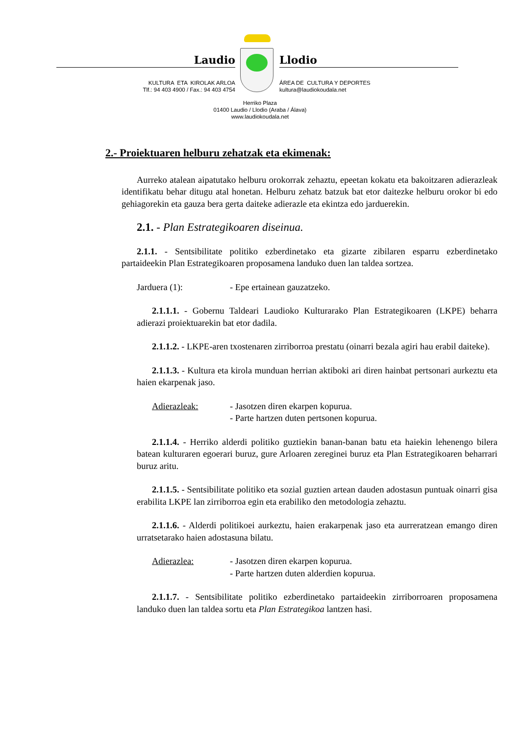Laudio
KULTURA ETA KIROLAK ARLOA
Tlf.: 94 403 4900 / Fax.: 94 403 4754
Llodio
ÁREA DE CULTURA Y DEPORTES
kultura@laudiokoudala.net
Herriko Plaza
01400 Laudio / Llodio (Araba / Álava)
www.laudiokoudala.net
2.- Proiektuaren helburu zehatzak eta ekimenak:
Aurreko atalean aipatutako helburu orokorrak zehaztu, epeetan kokatu eta bakoitzaren adierazleak identifikatu behar ditugu atal honetan. Helburu zehatz batzuk bat etor daitezke helburu orokor bi edo gehiagorekin eta gauza bera gerta daiteke adierazle eta ekintza edo jarduerekin.
2.1. - Plan Estrategikoaren diseinua.
2.1.1. - Sentsibilitate politiko ezberdinetako eta gizarte zibilaren esparru ezberdinetako partaideekin Plan Estrategikoaren proposamena landuko duen lan taldea sortzea.
Jarduera (1): - Epe ertainean gauzatzeko.
2.1.1.1. - Gobernu Taldeari Laudioko Kulturarako Plan Estrategikoaren (LKPE) beharra adierazi proiektuarekin bat etor dadila.
2.1.1.2. - LKPE-aren txostenaren zirriborroa prestatu (oinarri bezala agiri hau erabil daiteke).
2.1.1.3. - Kultura eta kirola munduan herrian aktiboki ari diren hainbat pertsonari aurkeztu eta haien ekarpenak jaso.
Adierazleak: - Jasotzen diren ekarpen kopurua.
- Parte hartzen duten pertsonen kopurua.
2.1.1.4. - Herriko alderdi politiko guztiekin banan-banan batu eta haiekin lehenengo bilera batean kulturaren egoerari buruz, gure Arloaren zereginei buruz eta Plan Estrategikoaren beharrari buruz aritu.
2.1.1.5. - Sentsibilitate politiko eta sozial guztien artean dauden adostasun puntuak oinarri gisa erabilita LKPE lan zirriborroa egin eta erabiliko den metodologia zehaztu.
2.1.1.6. - Alderdi politikoei aurkeztu, haien erakarpenak jaso eta aurreratzean emango diren urratsetarako haien adostasuna bilatu.
Adierazlea: - Jasotzen diren ekarpen kopurua.
- Parte hartzen duten alderdien kopurua.
2.1.1.7. - Sentsibilitate politiko ezberdinetako partaideekin zirriborroaren proposamena landuko duen lan taldea sortu eta Plan Estrategikoa lantzen hasi.